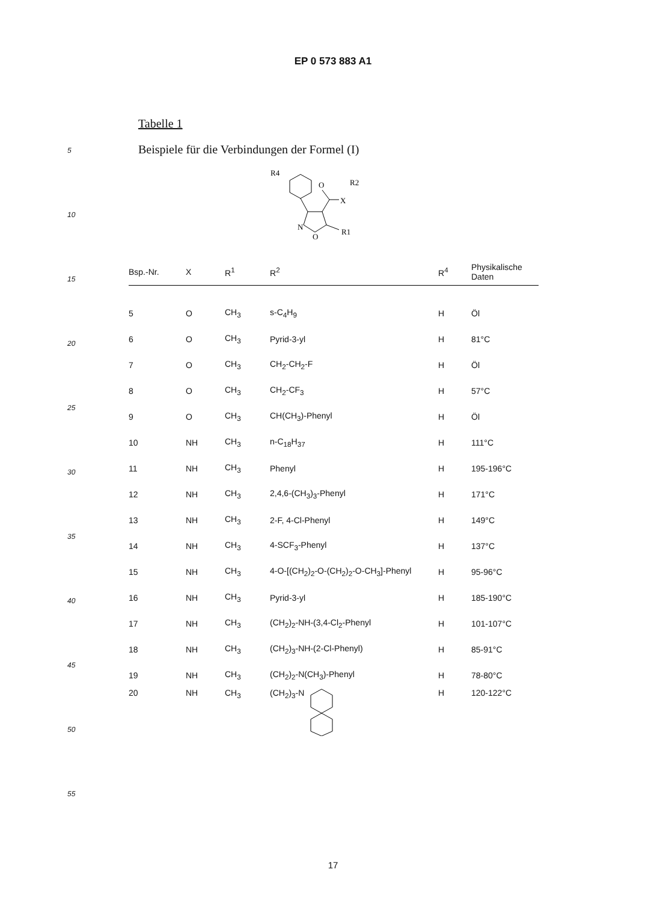EP 0 573 883 A1
5
10
15
20
25
30
35
40
45
50
55
Tabelle 1
Beispiele für die Verbindungen der Formel (I)
R4
O
X
R2
N
O
R1
| Bsp.-Nr. | X | R<sup>1</sup> | R<sup>2</sup> | R<sup>4</sup> | Physikalische Daten |
| --- | --- | --- | --- | --- | --- |
| 5 | O | CH<sub>3</sub> | s-C<sub>4</sub>H<sub>9</sub> | H | Öl |
| 6 | O | CH<sub>3</sub> | Pyrid-3-yl | H | 81°C |
| 7 | O | CH<sub>3</sub> | CH<sub>2</sub>-CH<sub>2</sub>-F | H | Öl |
| 8 | O | CH<sub>3</sub> | CH<sub>2</sub>-CF<sub>3</sub> | H | 57°C |
| 9 | O | CH<sub>3</sub> | CH(CH<sub>3</sub>)-Phenyl | H | Öl |
| 10 | NH | CH<sub>3</sub> | n-C<sub>18</sub>H<sub>37</sub> | H | 111°C |
| 11 | NH | CH<sub>3</sub> | Phenyl | H | 195-196°C |
| 12 | NH | CH<sub>3</sub> | 2,4,6-(CH<sub>3</sub>)<sub>3</sub>-Phenyl | H | 171°C |
| 13 | NH | CH<sub>3</sub> | 2-F, 4-Cl-Phenyl | H | 149°C |
| 14 | NH | CH<sub>3</sub> | 4-SCF<sub>3</sub>-Phenyl | H | 137°C |
| 15 | NH | CH<sub>3</sub> | 4-O-[(CH<sub>2</sub>)<sub>2</sub>-O-(CH<sub>2</sub>)<sub>2</sub>-O-CH<sub>3</sub>]-Phenyl | H | 95-96°C |
| 16 | NH | CH<sub>3</sub> | Pyrid-3-yl | H | 185-190°C |
| 17 | NH | CH<sub>3</sub> | (CH<sub>2</sub>)<sub>2</sub>-NH-(3,4-Cl<sub>2</sub>-Phenyl | H | 101-107°C |
| 18 | NH | CH<sub>3</sub> | (CH<sub>2</sub>)<sub>3</sub>-NH-(2-Cl-Phenyl) | H | 85-91°C |
| 19 | NH | CH<sub>3</sub> | (CH<sub>2</sub>)<sub>2</sub>-N(CH<sub>3</sub>)-Phenyl | H | 78-80°C |
| 20 | NH | CH<sub>3</sub> | (CH<sub>2</sub>)<sub>3</sub>-N | H | 120-122°C |
17